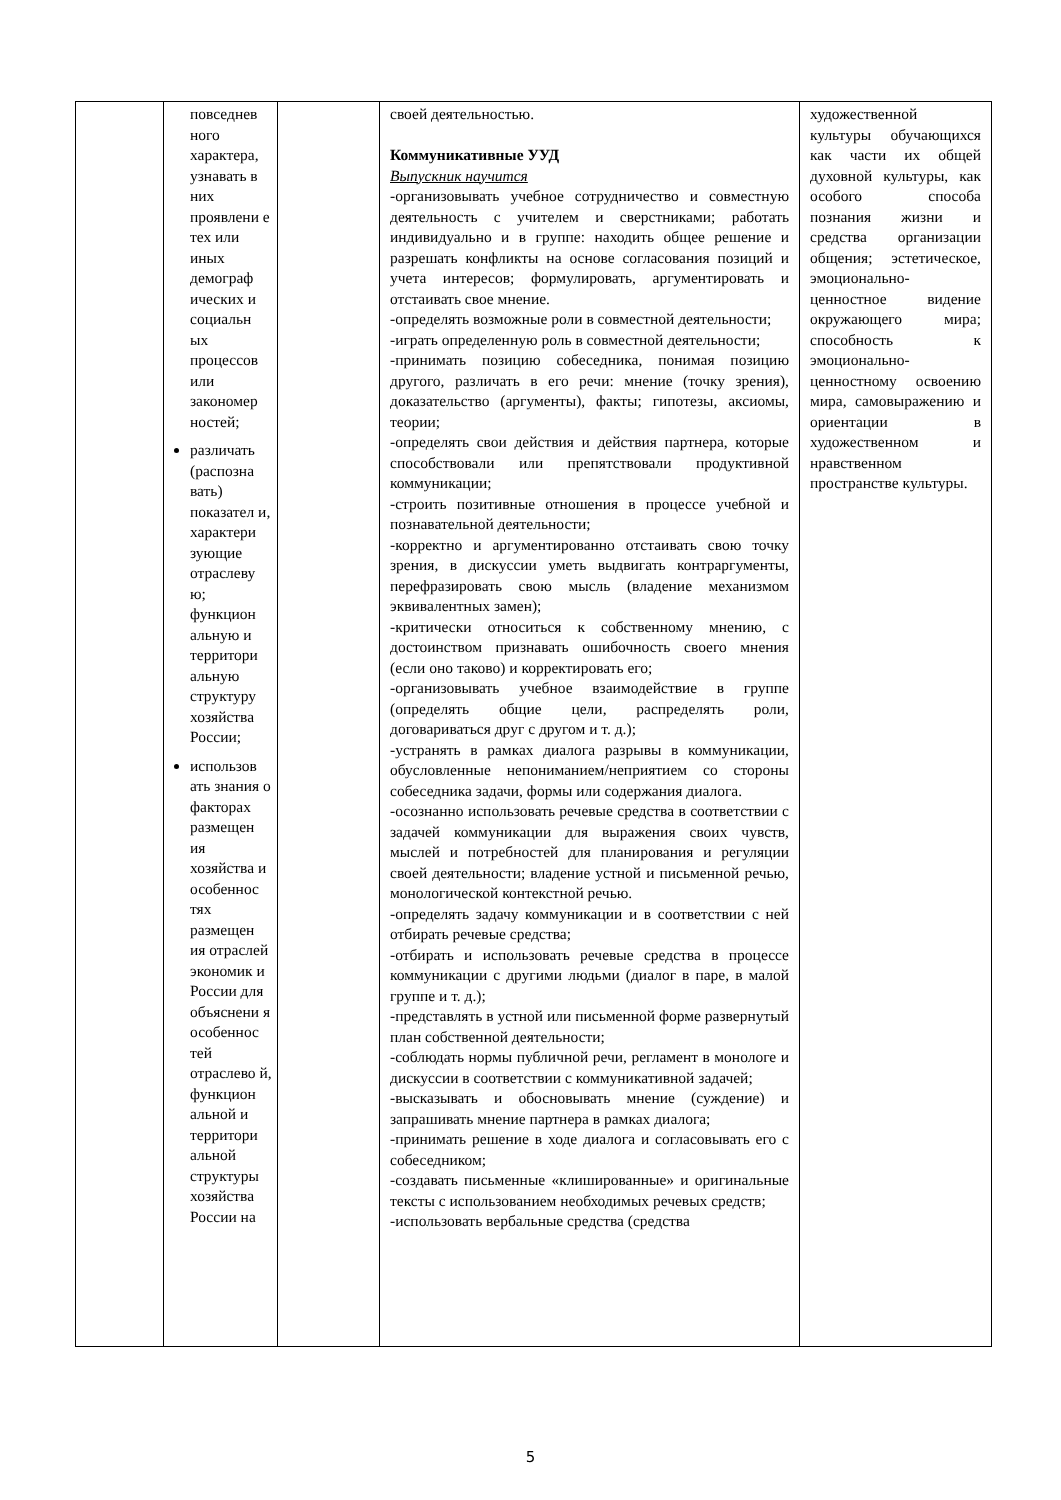| | повседнев ного характера, узнавать в них проявлени е тех или иных демограф ических и социальн ых процессов или закономер ностей; различать (распозна вать) показател и, характери зующие отраслеву ю; функцион альную и территори альную структуру хозяйства России; использов ать знания о факторах размещен ия хозяйства и особеннос тях размещен ия отраслей экономик и России для объяснени я особеннос тей отраслево й, функцион альной и территори альной структуры хозяйства России на | | своей деятельностью. Коммуникативные УУД Выпускник научится -организовывать учебное сотрудничество и совместную деятельность с учителем и сверстниками; работать индивидуально и в группе: находить общее решение и разрешать конфликты на основе согласования позиций и учета интересов; формулировать, аргументировать и отстаивать свое мнение. -определять возможные роли в совместной деятельности; -играть определенную роль в совместной деятельности; -принимать позицию собеседника, понимая позицию другого, различать в его речи: мнение (точку зрения), доказательство (аргументы), факты; гипотезы, аксиомы, теории; -определять свои действия и действия партнера, которые способствовали или препятствовали продуктивной коммуникации; -строить позитивные отношения в процессе учебной и познавательной деятельности; -корректно и аргументированно отстаивать свою точку зрения, в дискуссии уметь выдвигать контраргументы, перефразировать свою мысль (владение механизмом эквивалентных замен); -критически относиться к собственному мнению, с достоинством признавать ошибочность своего мнения (если оно таково) и корректировать его; -организовывать учебное взаимодействие в группе (определять общие цели, распределять роли, договариваться друг с другом и т. д.); -устранять в рамках диалога разрывы в коммуникации, обусловленные непониманием/неприятием со стороны собеседника задачи, формы или содержания диалога. -осознанно использовать речевые средства в соответствии с задачей коммуникации для выражения своих чувств, мыслей и потребностей для планирования и регуляции своей деятельности; владение устной и письменной речью, монологической контекстной речью. -определять задачу коммуникации и в соответствии с ней отбирать речевые средства; -отбирать и использовать речевые средства в процессе коммуникации с другими людьми (диалог в паре, в малой группе и т. д.); -представлять в устной или письменной форме развернутый план собственной деятельности; -соблюдать нормы публичной речи, регламент в монологе и дискуссии в соответствии с коммуникативной задачей; -высказывать и обосновывать мнение (суждение) и запрашивать мнение партнера в рамках диалога; -принимать решение в ходе диалога и согласовывать его с собеседником; -создавать письменные «клишированные» и оригинальные тексты с использованием необходимых речевых средств; -использовать вербальные средства (средства | художественной культуры обучающихся как части их общей духовной культуры, как особого способа познания жизни и средства организации общения; эстетическое, эмоционально-ценностное видение окружающего мира; способность к эмоционально-ценностному освоению мира, самовыражению и ориентации в художественном и нравственном пространстве культуры. |
5